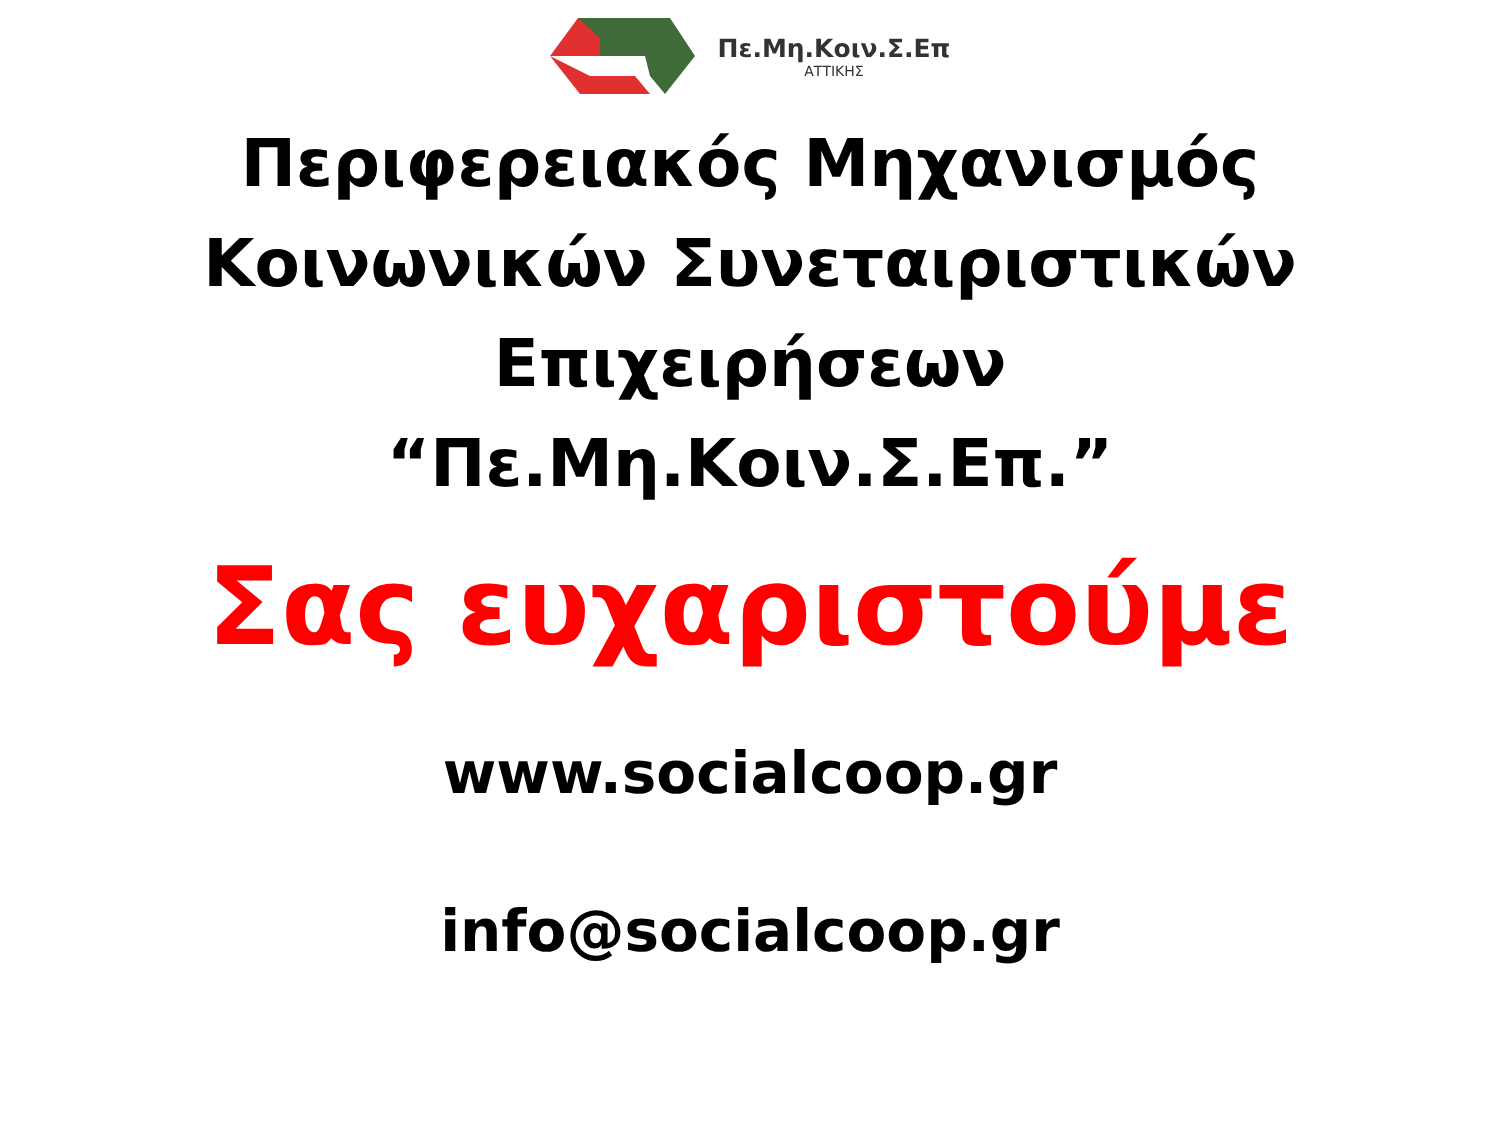Πε.Μη.Κοιν.Σ.Επ
ΑΤΤΙΚΗΣ
Περιφερειακός Μηχανισμός
Κοινωνικών Συνεταιριστικών
Επιχειρήσεων
“Πε.Μη.Κοιν.Σ.Επ.”
Σας ευχαριστούμε
www.socialcoop.gr
info@socialcoop.gr